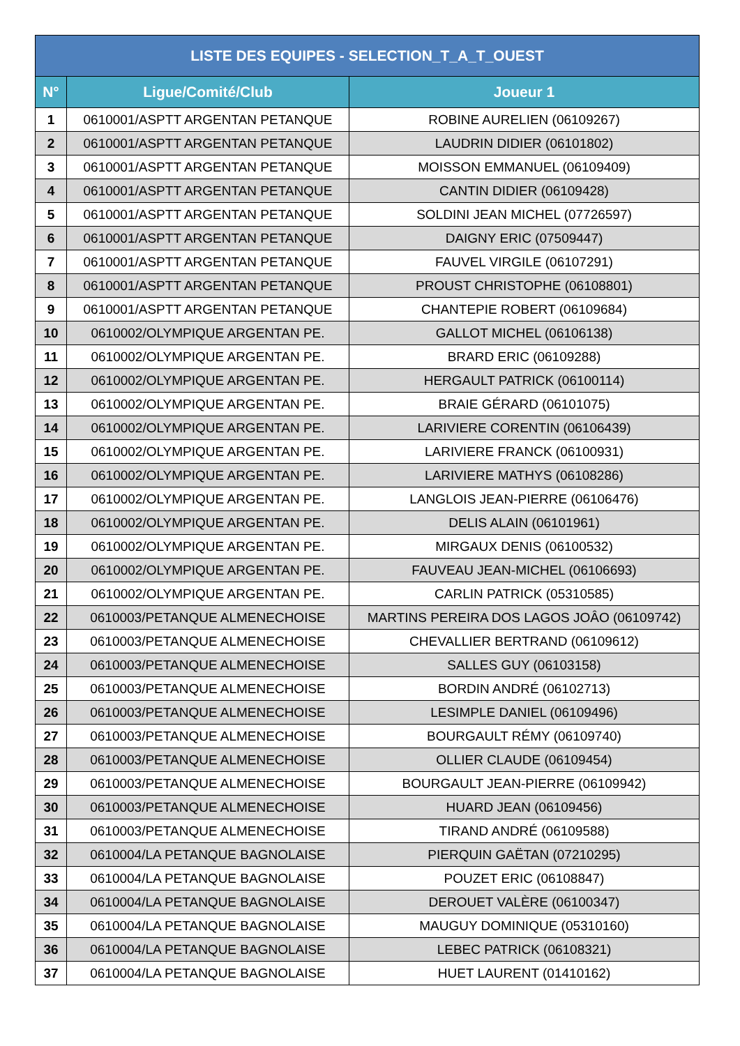| LISTE DES EQUIPES - SELECTION_T_A_T_OUEST | | |
| --- | --- | --- |
| N° | Ligue/Comité/Club | Joueur 1 |
| 1 | 0610001/ASPTT ARGENTAN PETANQUE | ROBINE AURELIEN (06109267) |
| 2 | 0610001/ASPTT ARGENTAN PETANQUE | LAUDRIN DIDIER (06101802) |
| 3 | 0610001/ASPTT ARGENTAN PETANQUE | MOISSON EMMANUEL (06109409) |
| 4 | 0610001/ASPTT ARGENTAN PETANQUE | CANTIN DIDIER (06109428) |
| 5 | 0610001/ASPTT ARGENTAN PETANQUE | SOLDINI JEAN MICHEL (07726597) |
| 6 | 0610001/ASPTT ARGENTAN PETANQUE | DAIGNY ERIC (07509447) |
| 7 | 0610001/ASPTT ARGENTAN PETANQUE | FAUVEL VIRGILE (06107291) |
| 8 | 0610001/ASPTT ARGENTAN PETANQUE | PROUST CHRISTOPHE (06108801) |
| 9 | 0610001/ASPTT ARGENTAN PETANQUE | CHANTEPIE ROBERT (06109684) |
| 10 | 0610002/OLYMPIQUE ARGENTAN PE. | GALLOT MICHEL (06106138) |
| 11 | 0610002/OLYMPIQUE ARGENTAN PE. | BRARD ERIC (06109288) |
| 12 | 0610002/OLYMPIQUE ARGENTAN PE. | HERGAULT PATRICK (06100114) |
| 13 | 0610002/OLYMPIQUE ARGENTAN PE. | BRAIE GÉRARD (06101075) |
| 14 | 0610002/OLYMPIQUE ARGENTAN PE. | LARIVIERE CORENTIN (06106439) |
| 15 | 0610002/OLYMPIQUE ARGENTAN PE. | LARIVIERE FRANCK (06100931) |
| 16 | 0610002/OLYMPIQUE ARGENTAN PE. | LARIVIERE MATHYS (06108286) |
| 17 | 0610002/OLYMPIQUE ARGENTAN PE. | LANGLOIS JEAN-PIERRE (06106476) |
| 18 | 0610002/OLYMPIQUE ARGENTAN PE. | DELIS ALAIN (06101961) |
| 19 | 0610002/OLYMPIQUE ARGENTAN PE. | MIRGAUX DENIS (06100532) |
| 20 | 0610002/OLYMPIQUE ARGENTAN PE. | FAUVEAU JEAN-MICHEL (06106693) |
| 21 | 0610002/OLYMPIQUE ARGENTAN PE. | CARLIN PATRICK (05310585) |
| 22 | 0610003/PETANQUE ALMENECHOISE | MARTINS PEREIRA DOS LAGOS JOÂO (06109742) |
| 23 | 0610003/PETANQUE ALMENECHOISE | CHEVALLIER BERTRAND (06109612) |
| 24 | 0610003/PETANQUE ALMENECHOISE | SALLES GUY (06103158) |
| 25 | 0610003/PETANQUE ALMENECHOISE | BORDIN ANDRÉ (06102713) |
| 26 | 0610003/PETANQUE ALMENECHOISE | LESIMPLE DANIEL (06109496) |
| 27 | 0610003/PETANQUE ALMENECHOISE | BOURGAULT RÉMY (06109740) |
| 28 | 0610003/PETANQUE ALMENECHOISE | OLLIER CLAUDE (06109454) |
| 29 | 0610003/PETANQUE ALMENECHOISE | BOURGAULT JEAN-PIERRE (06109942) |
| 30 | 0610003/PETANQUE ALMENECHOISE | HUARD JEAN (06109456) |
| 31 | 0610003/PETANQUE ALMENECHOISE | TIRAND ANDRÉ (06109588) |
| 32 | 0610004/LA PETANQUE BAGNOLAISE | PIERQUIN GAËTAN (07210295) |
| 33 | 0610004/LA PETANQUE BAGNOLAISE | POUZET ERIC (06108847) |
| 34 | 0610004/LA PETANQUE BAGNOLAISE | DEROUET VALÈRE (06100347) |
| 35 | 0610004/LA PETANQUE BAGNOLAISE | MAUGUY DOMINIQUE (05310160) |
| 36 | 0610004/LA PETANQUE BAGNOLAISE | LEBEC PATRICK (06108321) |
| 37 | 0610004/LA PETANQUE BAGNOLAISE | HUET LAURENT (01410162) |